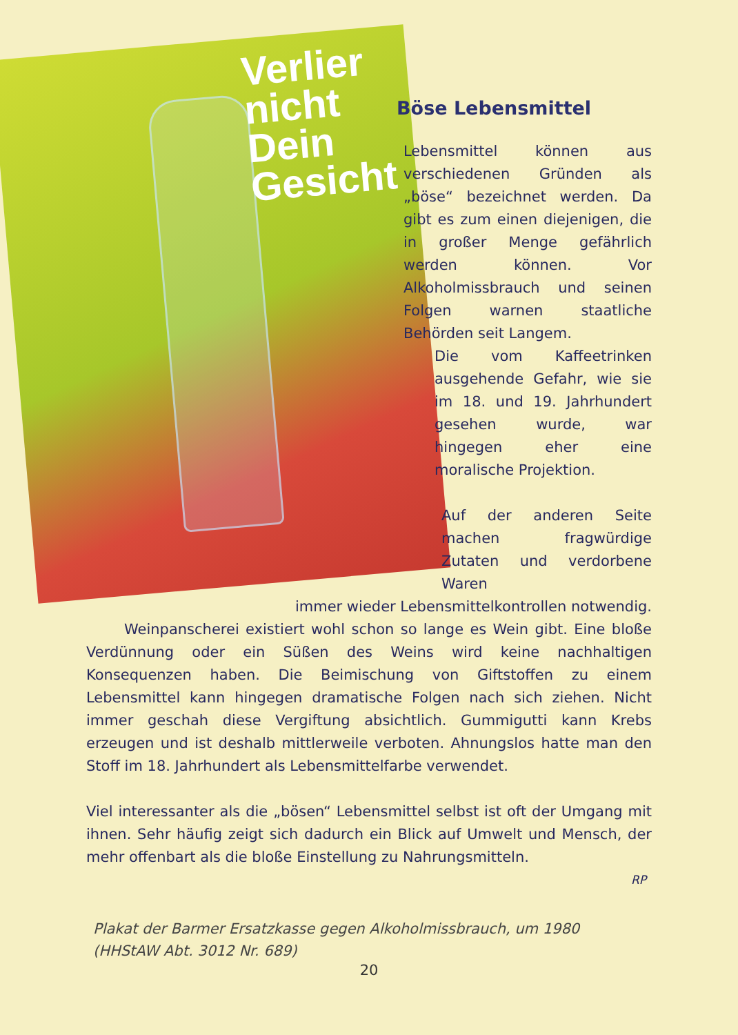Verlier
nicht
Dein
Gesicht
Böse Lebensmittel
Lebensmittel können aus verschiedenen Gründen als „böse“ bezeichnet werden. Da gibt es zum einen diejenigen, die in großer Menge gefährlich werden können. Vor Alkoholmissbrauch und seinen Folgen warnen staatliche Behörden seit Langem.
Die vom Kaffeetrinken ausgehende Gefahr, wie sie im 18. und 19. Jahrhundert gesehen wurde, war hingegen eher eine moralische Projektion.
Auf der anderen Seite machen fragwürdige Zutaten und verdorbene Waren
immer wieder Lebensmittelkontrollen notwendig.
Weinpanscherei existiert wohl schon so lange es Wein gibt. Eine bloße Verdünnung oder ein Süßen des Weins wird keine nachhaltigen Konsequenzen haben. Die Beimischung von Giftstoffen zu einem Lebensmittel kann hingegen dramatische Folgen nach sich ziehen. Nicht immer geschah diese Vergiftung absichtlich. Gummigutti kann Krebs erzeugen und ist deshalb mittlerweile verboten. Ahnungslos hatte man den Stoff im 18. Jahrhundert als Lebensmittelfarbe verwendet.
Viel interessanter als die „bösen“ Lebensmittel selbst ist oft der Umgang mit ihnen. Sehr häufig zeigt sich dadurch ein Blick auf Umwelt und Mensch, der mehr offenbart als die bloße Einstellung zu Nahrungsmitteln.
RP
Plakat der Barmer Ersatzkasse gegen Alkoholmissbrauch, um 1980
(HHStAW Abt. 3012 Nr. 689)
20